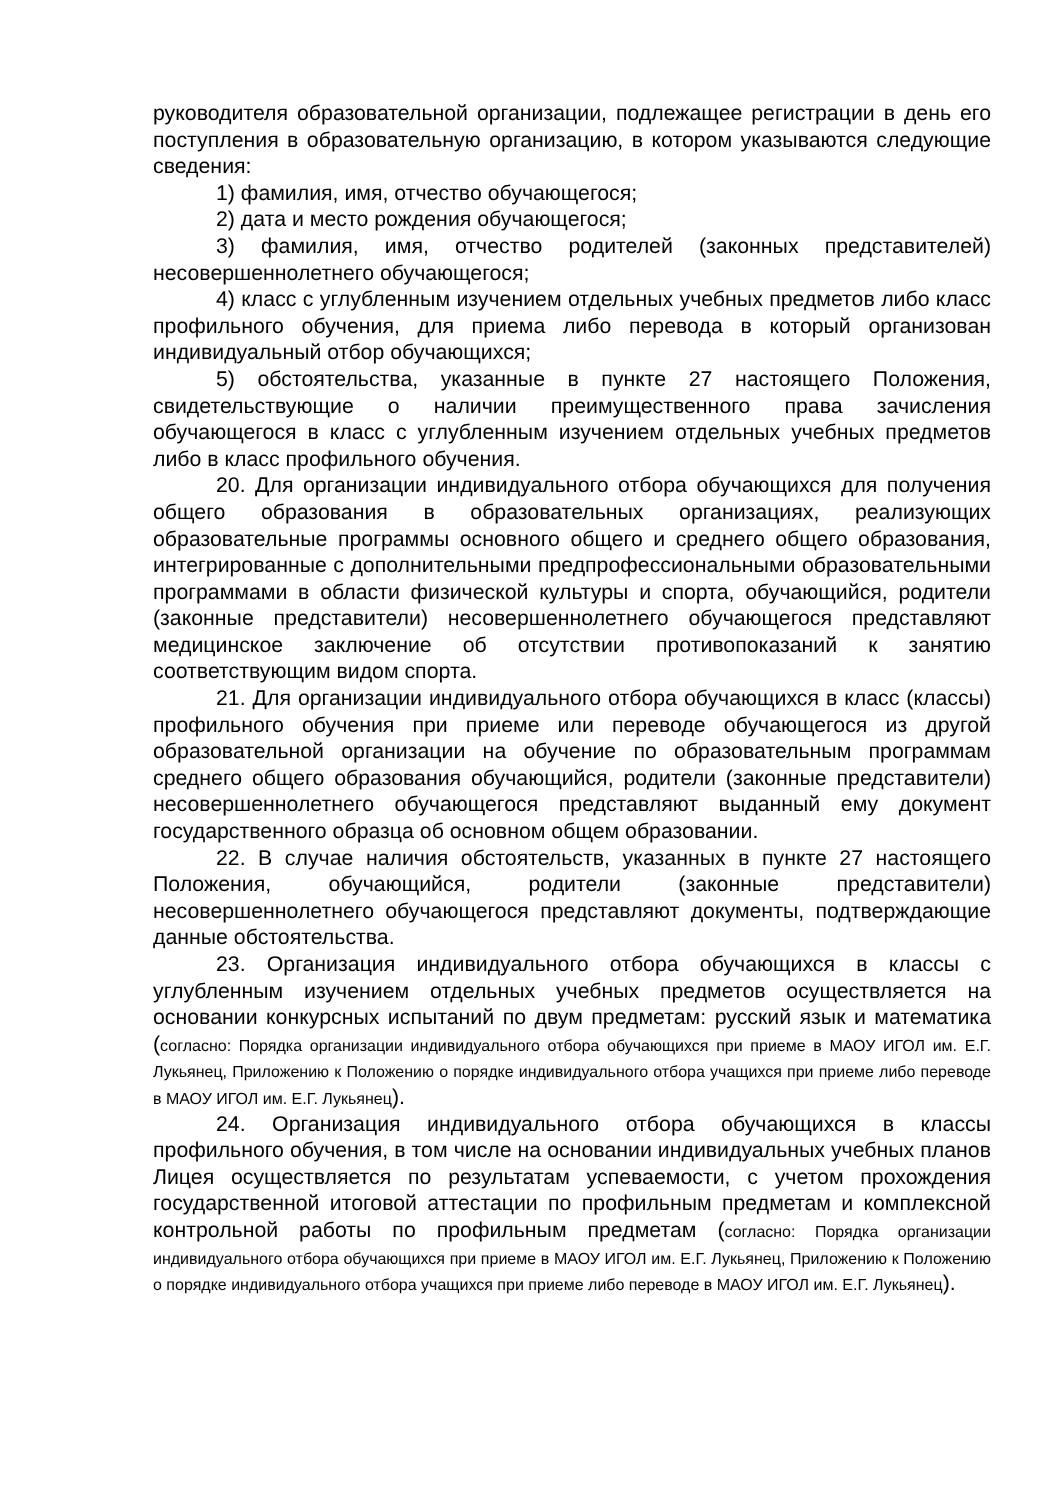руководителя образовательной организации, подлежащее регистрации в день его поступления в образовательную организацию, в котором указываются следующие сведения:
1) фамилия, имя, отчество обучающегося;
2) дата и место рождения обучающегося;
3) фамилия, имя, отчество родителей (законных представителей) несовершеннолетнего обучающегося;
4) класс с углубленным изучением отдельных учебных предметов либо класс профильного обучения, для приема либо перевода в который организован индивидуальный отбор обучающихся;
5) обстоятельства, указанные в пункте 27 настоящего Положения, свидетельствующие о наличии преимущественного права зачисления обучающегося в класс с углубленным изучением отдельных учебных предметов либо в класс профильного обучения.
20. Для организации индивидуального отбора обучающихся для получения общего образования в образовательных организациях, реализующих образовательные программы основного общего и среднего общего образования, интегрированные с дополнительными предпрофессиональными образовательными программами в области физической культуры и спорта, обучающийся, родители (законные представители) несовершеннолетнего обучающегося представляют медицинское заключение об отсутствии противопоказаний к занятию соответствующим видом спорта.
21. Для организации индивидуального отбора обучающихся в класс (классы) профильного обучения при приеме или переводе обучающегося из другой образовательной организации на обучение по образовательным программам среднего общего образования обучающийся, родители (законные представители) несовершеннолетнего обучающегося представляют выданный ему документ государственного образца об основном общем образовании.
22. В случае наличия обстоятельств, указанных в пункте 27 настоящего Положения, обучающийся, родители (законные представители) несовершеннолетнего обучающегося представляют документы, подтверждающие данные обстоятельства.
23. Организация индивидуального отбора обучающихся в классы с углубленным изучением отдельных учебных предметов осуществляется на основании конкурсных испытаний по двум предметам: русский язык и математика (согласно: Порядка организации индивидуального отбора обучающихся при приеме в МАОУ ИГОЛ им. Е.Г. Лукьянец, Приложению к Положению о порядке индивидуального отбора учащихся при приеме либо переводе в МАОУ ИГОЛ им. Е.Г. Лукьянец).
24. Организация индивидуального отбора обучающихся в классы профильного обучения, в том числе на основании индивидуальных учебных планов Лицея осуществляется по результатам успеваемости, с учетом прохождения государственной итоговой аттестации по профильным предметам и комплексной контрольной работы по профильным предметам (согласно: Порядка организации индивидуального отбора обучающихся при приеме в МАОУ ИГОЛ им. Е.Г. Лукьянец, Приложению к Положению о порядке индивидуального отбора учащихся при приеме либо переводе в МАОУ ИГОЛ им. Е.Г. Лукьянец).